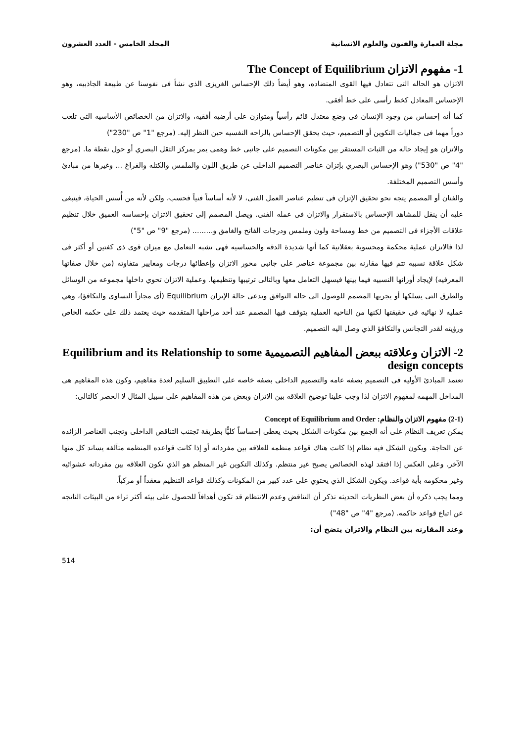مجلة العمارة والفنون والعلوم الانسانية المجلد الخامس - العدد العشرون
1- مفهوم الاتزان The Concept of Equilibrium
الاتزان هو الحاله التى تتعادل فيها القوى المتضاده، وهو أيضاً ذلك الإحساس الغريزى الذي نشأ فى نفوسنا عن طبيعة الجاذبيه، وهو الإحساس المعادل كخط رأسى على خط أفقى.
كما أنه إحساس من وجود الإنسان فى وضع معتدل قائم رأسياً ومتوازن على أرضيه أفقيه، والاتزان من الخصائص الأساسيه التى تلعب دوراً مهما فى جماليات التكوين أو التصميم، حيث يحقق الإحساس بالراحه النفسيه حين النظر إليه. (مرجع "1" ص "230")
والاتزان هو إيجاد حاله من الثبات المستقر بين مكونات التصميم على جانبى خط وهمى يمر بمركز الثقل البصري أو حول نقطة ما. (مرجع "4" ص "530") وهو الإحساس البصري بإتزان عناصر التصميم الداخلى عن طريق اللون والملمس والكتله والفراغ ... وغيرها من مبادئ وأسس التصميم المختلفة.
والفنان أو المصمم يتجه نحو تحقيق الإتزان فى تنظيم عناصر العمل الفنى، لا لأنه أساساً فنياً فحسب، ولكن لأنه من أُسس الحياة، فينبغى عليه أن ينقل للمشاهد الإحساس بالاستقرار والاتزان فى عمله الفنى. ويصل المصمم إلى تحقيق الاتزان بإحساسه العميق خلال تنظيم علاقات الأجزاء فى التصميم من خط ومساحة ولون وملمس ودرجات الفاتح والغامق و......... (مرجع "9" ص "5")
لذا فالاتزان عملية محكمة ومحسوبة بعقلانية كما أنها شديدة الدقه والحساسيه فهى تشبه التعامل مع ميزان قوى ذى كفتين أو أكثر فى شكل علاقة نسبيه تتم فيها مقارنه بين مجموعة عناصر على جانبى محور الاتزان وإعطائها درجات ومعايير متفاوته (من خلال صفاتها المعرفيه) لإيجاد أوزانها النسبيه فيما بينها فيسهل التعامل معها وبالتالى ترتيبها وتنظيمها. وعملية الاتزان تحوي داخلها مجموعه من الوسائل والطرق التى يسلكها أو يجريها المصمم للوصول الى حاله التوافق وتدعى حالة الإتزان Equilibrium (أى مجازاً التساوى والتكافؤ)، وهي عمليه لا نهائيه فى حقيقتها لكنها من الناحيه العمليه يتوقف فيها المصمم عند أحد مراحلها المتقدمه حيث يعتمد ذلك على حكمه الخاص ورؤيته لقدر التجانس والتكافؤ الذي وصل اليه التصميم.
2- الاتزان وعلاقته ببعض المفاهيم التصميمية Equilibrium and its Relationship to some design concepts
تعتمد المبادئ الأوليه فى التصميم بصفه عامه والتصميم الداخلى بصفه خاصه على التطبيق السليم لعدة مفاهيم، وكون هذه المفاهيم هى المداخل المهمه لمفهوم الاتزان لذا وجب علينا توضيح العلاقه بين الاتزان وبعض من هذه المفاهيم على سبيل المثال لا الحصر كالتالى:
(2-1) مفهوم الاتزان والنظام: Concept of Equilibrium and Order
يمكن تعريف النظام على أنه الجمع بين مكونات الشكل بحيث يعطى إحساساً كليًّا بطريقة تَجتنب التناقض الداخلى وتجنب العناصر الزائده عن الحاجة. ويكون الشكل فيه نظام إذا كانت هناك قواعد منظمه للعلاقه بين مفرداته أو إذا كانت قواعده المنظمه متآلفه يساند كل منها الآخر. وعلى العكس إذا افتقد لهذه الخصائص يصبح غير منتظم. وكذلك التكوين غير المنظم هو الذي تكون العلاقه بين مفرداته عشوائيه وغير محكومه بأية قواعد. ويكون الشكل الذي يحتوي على عدد كبير من المكونات وكذلك قواعد التنظيم معقداً أو مركباً.
ومما يجب ذكره أن بعض النظريات الحديثه تذكر أن التناقض وعدم الانتظام قد تكون أهدافاً للحصول على بيئه أكثر ثراء من البيئات الناتجه عن اتباع قواعد حاكمه. (مرجع "4" ص "48")
وعند المقارنه بين النظام والاتزان يتضح أن:
514